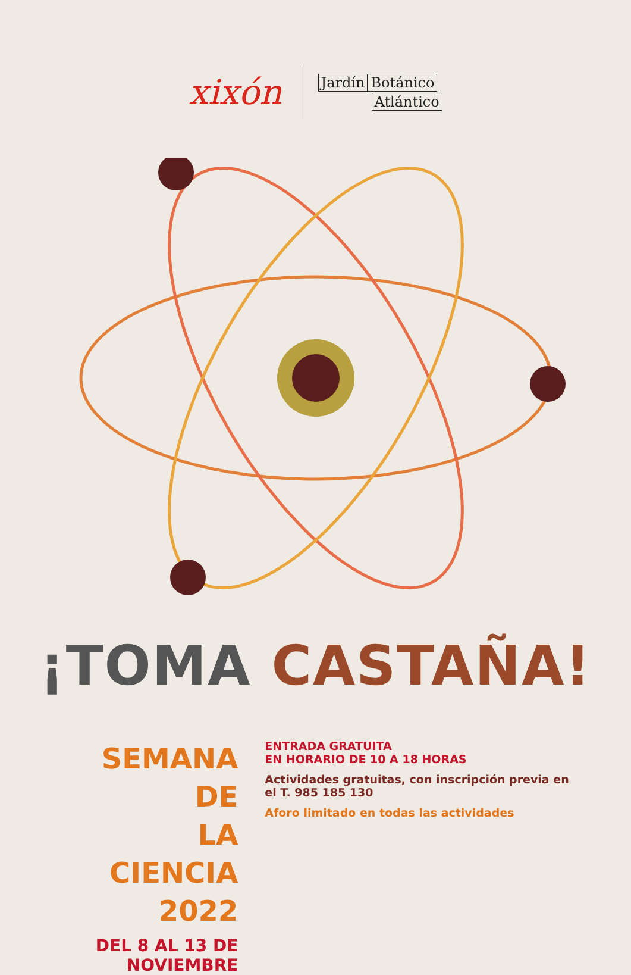xixón
Jardín Botánico
Atlántico
¡TOMA CASTAÑA!
SEMANA DE
LA CIENCIA 2022
DEL 8 AL 13 DE NOVIEMBRE
ENTRADA GRATUITA
EN HORARIO DE 10 A 18 HORAS
Actividades gratuitas, con inscripción previa en el T. 985 185 130
Aforo limitado en todas las actividades